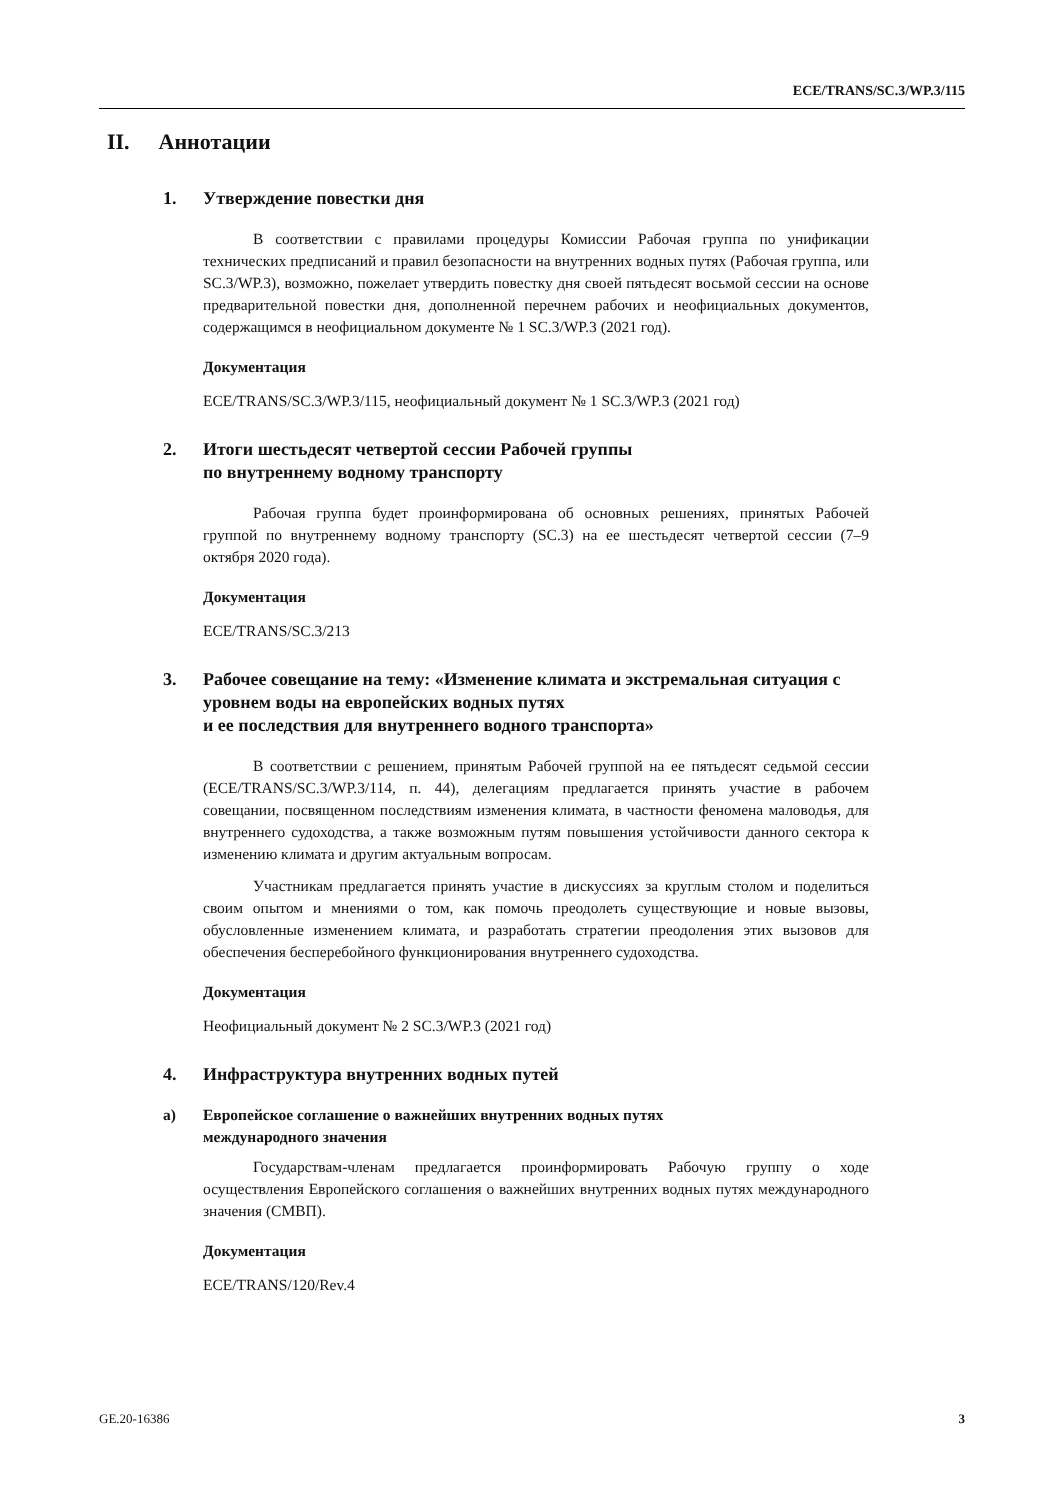ECE/TRANS/SC.3/WP.3/115
II. Аннотации
1. Утверждение повестки дня
В соответствии с правилами процедуры Комиссии Рабочая группа по унификации технических предписаний и правил безопасности на внутренних водных путях (Рабочая группа, или SC.3/WP.3), возможно, пожелает утвердить повестку дня своей пятьдесят восьмой сессии на основе предварительной повестки дня, дополненной перечнем рабочих и неофициальных документов, содержащимся в неофициальном документе № 1 SC.3/WP.3 (2021 год).
Документация
ECE/TRANS/SC.3/WP.3/115, неофициальный документ № 1 SC.3/WP.3 (2021 год)
2. Итоги шестьдесят четвертой сессии Рабочей группы
по внутреннему водному транспорту
Рабочая группа будет проинформирована об основных решениях, принятых Рабочей группой по внутреннему водному транспорту (SC.3) на ее шестьдесят четвертой сессии (7–9 октября 2020 года).
Документация
ECE/TRANS/SC.3/213
3. Рабочее совещание на тему: «Изменение климата и экстремальная ситуация с уровнем воды на европейских водных путях
и ее последствия для внутреннего водного транспорта»
В соответствии с решением, принятым Рабочей группой на ее пятьдесят седьмой сессии (ECE/TRANS/SC.3/WP.3/114, п. 44), делегациям предлагается принять участие в рабочем совещании, посвященном последствиям изменения климата, в частности феномена маловодья, для внутреннего судоходства, а также возможным путям повышения устойчивости данного сектора к изменению климата и другим актуальным вопросам.
Участникам предлагается принять участие в дискуссиях за круглым столом и поделиться своим опытом и мнениями о том, как помочь преодолеть существующие и новые вызовы, обусловленные изменением климата, и разработать стратегии преодоления этих вызовов для обеспечения бесперебойного функционирования внутреннего судоходства.
Документация
Неофициальный документ № 2 SC.3/WP.3 (2021 год)
4. Инфраструктура внутренних водных путей
a) Европейское соглашение о важнейших внутренних водных путях
международного значения
Государствам-членам предлагается проинформировать Рабочую группу о ходе осуществления Европейского соглашения о важнейших внутренних водных путях международного значения (СМВП).
Документация
ECE/TRANS/120/Rev.4
GE.20-16386 3